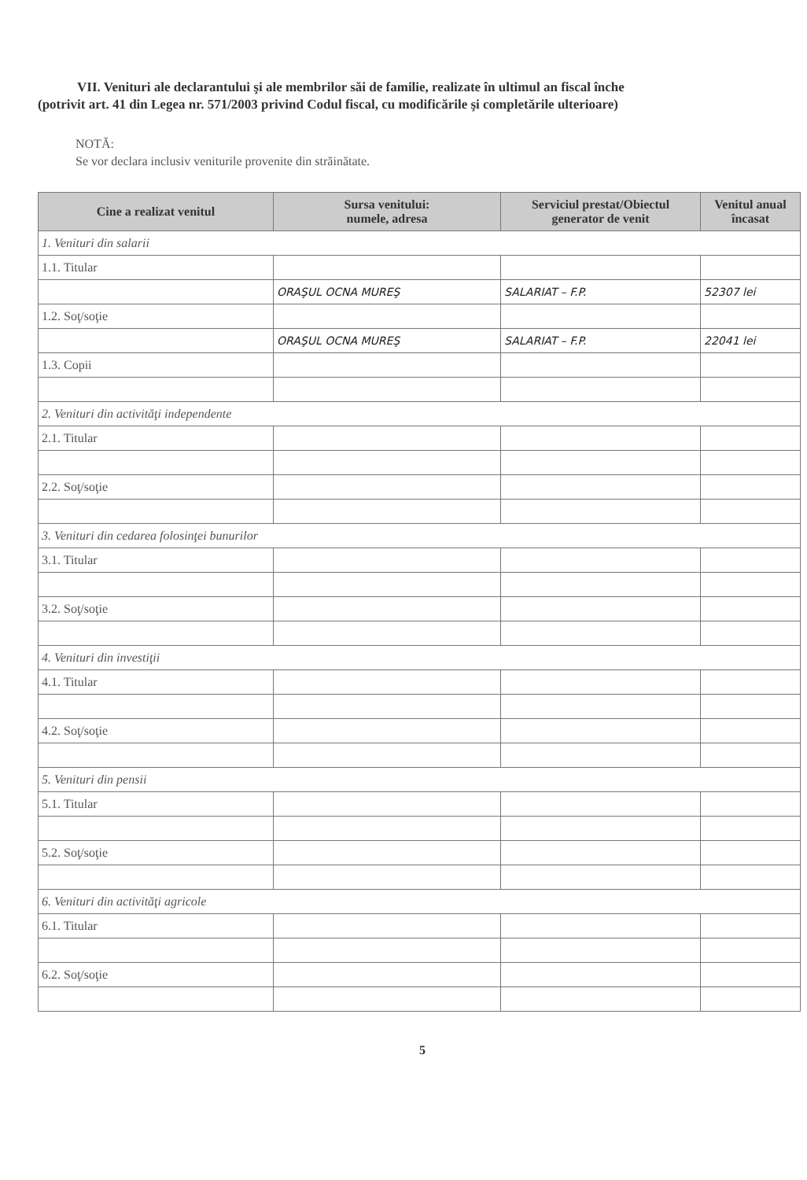VII. Venituri ale declarantului şi ale membrilor săi de familie, realizate în ultimul an fiscal înche
(potrivit art. 41 din Legea nr. 571/2003 privind Codul fiscal, cu modificările şi completările ulterioare)
NOTĂ:
Se vor declara inclusiv veniturile provenite din străinătate.
| Cine a realizat venitul | Sursa venitului: numele, adresa | Serviciul prestat/Obiectul generator de venit | Venitul anual încasat |
| --- | --- | --- | --- |
| 1. Venituri din salarii | | | |
| 1.1. Titular | | | |
| | ORAŞUL OCNA MUREŞ | SALARIAT – F.P. | 52307 lei |
| 1.2. Soţ/soţie | | | |
| | ORAŞUL OCNA MUREŞ | SALARIAT – F.P. | 22041 lei |
| 1.3. Copii | | | |
| 2. Venituri din activităţi independente | | | |
| 2.1. Titular | | | |
| 2.2. Soţ/soţie | | | |
| 3. Venituri din cedarea folosinţei bunurilor | | | |
| 3.1. Titular | | | |
| 3.2. Soţ/soţie | | | |
| 4. Venituri din investiţii | | | |
| 4.1. Titular | | | |
| 4.2. Soţ/soţie | | | |
| 5. Venituri din pensii | | | |
| 5.1. Titular | | | |
| 5.2. Soţ/soţie | | | |
| 6. Venituri din activităţi agricole | | | |
| 6.1. Titular | | | |
| 6.2. Soţ/soţie | | | |
5